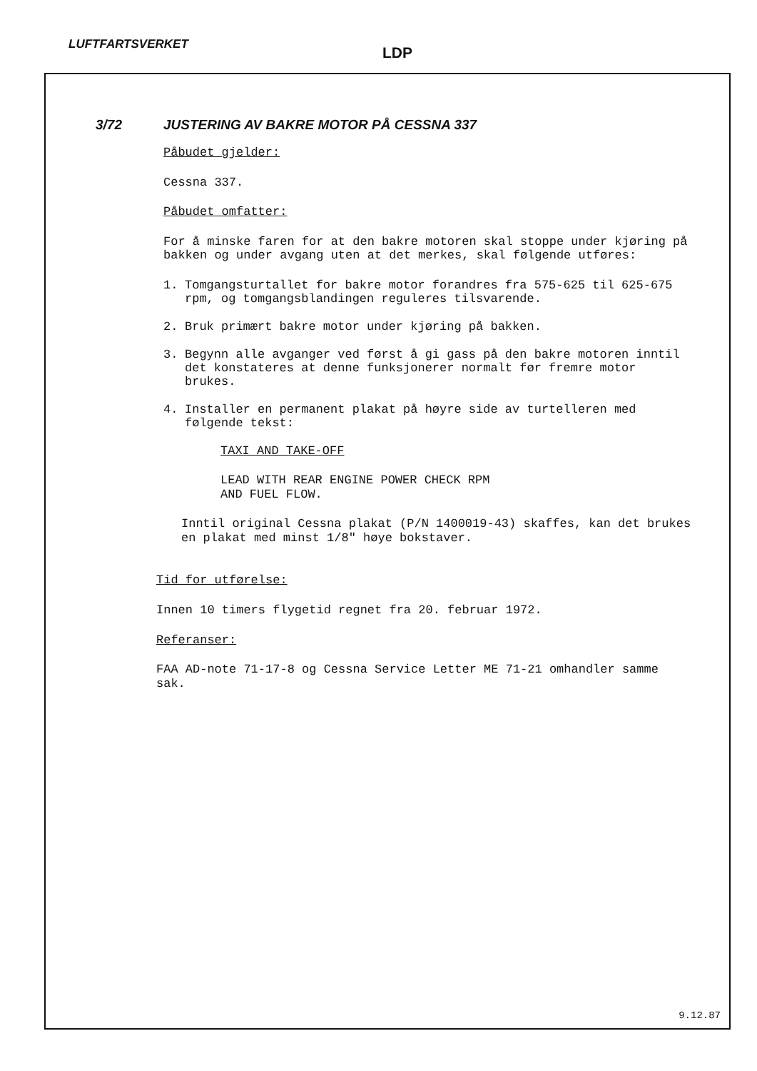LUFTFARTSVERKET
LDP
3/72 JUSTERING AV BAKRE MOTOR PÅ CESSNA 337
Påbudet gjelder:
Cessna 337.
Påbudet omfatter:
For å minske faren for at den bakre motoren skal stoppe under kjøring på bakken og under avgang uten at det merkes, skal følgende utføres:
1. Tomgangsturtallet for bakre motor forandres fra 575-625 til 625-675 rpm, og tomgangsblandingen reguleres tilsvarende.
2. Bruk primært bakre motor under kjøring på bakken.
3. Begynn alle avganger ved først å gi gass på den bakre motoren inntil det konstateres at denne funksjonerer normalt før fremre motor brukes.
4. Installer en permanent plakat på høyre side av turtelleren med følgende tekst:
TAXI AND TAKE-OFF
LEAD WITH REAR ENGINE POWER CHECK RPM
AND FUEL FLOW.
Inntil original Cessna plakat (P/N 1400019-43) skaffes, kan det brukes en plakat med minst 1/8" høye bokstaver.
Tid for utførelse:
Innen 10 timers flygetid regnet fra 20. februar 1972.
Referanser:
FAA AD-note 71-17-8 og Cessna Service Letter ME 71-21 omhandler samme sak.
9.12.87